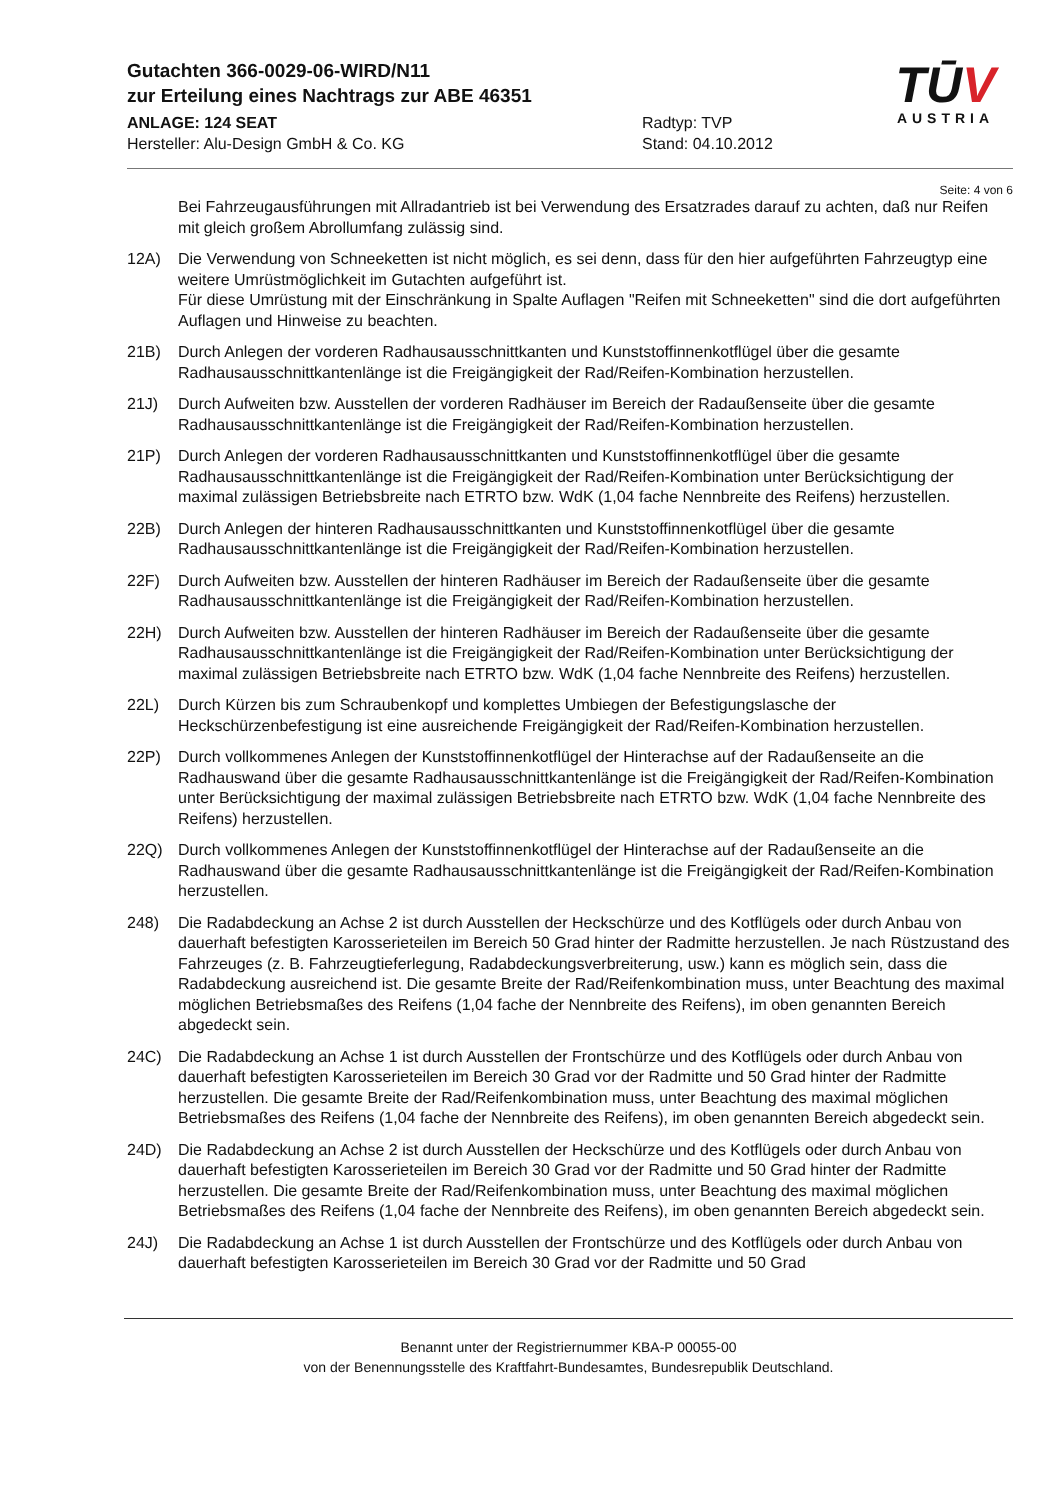Gutachten 366-0029-06-WIRD/N11
zur Erteilung eines Nachtrags zur ABE 46351
ANLAGE: 124 SEAT Radtyp: TVP
Hersteller: Alu-Design GmbH & Co. KG Stand: 04.10.2012
TŪV
AUSTRIA
Seite: 4 von 6
Bei Fahrzeugausführungen mit Allradantrieb ist bei Verwendung des Ersatzrades darauf zu achten, daß nur Reifen mit gleich großem Abrollumfang zulässig sind.
12A) Die Verwendung von Schneeketten ist nicht möglich, es sei denn, dass für den hier aufgeführten Fahrzeugtyp eine weitere Umrüstmöglichkeit im Gutachten aufgeführt ist.
Für diese Umrüstung mit der Einschränkung in Spalte Auflagen "Reifen mit Schneeketten" sind die dort aufgeführten Auflagen und Hinweise zu beachten.
21B) Durch Anlegen der vorderen Radhausausschnittkanten und Kunststoffinnenkotflügel über die gesamte Radhausausschnittkantenlänge ist die Freigängigkeit der Rad/Reifen-Kombination herzustellen.
21J) Durch Aufweiten bzw. Ausstellen der vorderen Radhäuser im Bereich der Radaußenseite über die gesamte Radhausausschnittkantenlänge ist die Freigängigkeit der Rad/Reifen-Kombination herzustellen.
21P) Durch Anlegen der vorderen Radhausausschnittkanten und Kunststoffinnenkotflügel über die gesamte Radhausausschnittkantenlänge ist die Freigängigkeit der Rad/Reifen-Kombination unter Berücksichtigung der maximal zulässigen Betriebsbreite nach ETRTO bzw. WdK (1,04 fache Nennbreite des Reifens) herzustellen.
22B) Durch Anlegen der hinteren Radhausausschnittkanten und Kunststoffinnenkotflügel über die gesamte Radhausausschnittkantenlänge ist die Freigängigkeit der Rad/Reifen-Kombination herzustellen.
22F) Durch Aufweiten bzw. Ausstellen der hinteren Radhäuser im Bereich der Radaußenseite über die gesamte Radhausausschnittkantenlänge ist die Freigängigkeit der Rad/Reifen-Kombination herzustellen.
22H) Durch Aufweiten bzw. Ausstellen der hinteren Radhäuser im Bereich der Radaußenseite über die gesamte Radhausausschnittkantenlänge ist die Freigängigkeit der Rad/Reifen-Kombination unter Berücksichtigung der maximal zulässigen Betriebsbreite nach ETRTO bzw. WdK (1,04 fache Nennbreite des Reifens) herzustellen.
22L) Durch Kürzen bis zum Schraubenkopf und komplettes Umbiegen der Befestigungslasche der Heckschürzenbefestigung ist eine ausreichende Freigängigkeit der Rad/Reifen-Kombination herzustellen.
22P) Durch vollkommenes Anlegen der Kunststoffinnenkotflügel der Hinterachse auf der Radaußenseite an die Radhauswand über die gesamte Radhausausschnittkantenlänge ist die Freigängigkeit der Rad/Reifen-Kombination unter Berücksichtigung der maximal zulässigen Betriebsbreite nach ETRTO bzw. WdK (1,04 fache Nennbreite des Reifens) herzustellen.
22Q) Durch vollkommenes Anlegen der Kunststoffinnenkotflügel der Hinterachse auf der Radaußenseite an die Radhauswand über die gesamte Radhausausschnittkantenlänge ist die Freigängigkeit der Rad/Reifen-Kombination herzustellen.
248) Die Radabdeckung an Achse 2 ist durch Ausstellen der Heckschürze und des Kotflügels oder durch Anbau von dauerhaft befestigten Karosserieteilen im Bereich 50 Grad hinter der Radmitte herzustellen. Je nach Rüstzustand des Fahrzeuges (z. B. Fahrzeugtieferlegung, Radabdeckungsverbreiterung, usw.) kann es möglich sein, dass die Radabdeckung ausreichend ist. Die gesamte Breite der Rad/Reifenkombination muss, unter Beachtung des maximal möglichen Betriebsmaßes des Reifens (1,04 fache der Nennbreite des Reifens), im oben genannten Bereich abgedeckt sein.
24C) Die Radabdeckung an Achse 1 ist durch Ausstellen der Frontschürze und des Kotflügels oder durch Anbau von dauerhaft befestigten Karosserieteilen im Bereich 30 Grad vor der Radmitte und 50 Grad hinter der Radmitte herzustellen. Die gesamte Breite der Rad/Reifenkombination muss, unter Beachtung des maximal möglichen Betriebsmaßes des Reifens (1,04 fache der Nennbreite des Reifens), im oben genannten Bereich abgedeckt sein.
24D) Die Radabdeckung an Achse 2 ist durch Ausstellen der Heckschürze und des Kotflügels oder durch Anbau von dauerhaft befestigten Karosserieteilen im Bereich 30 Grad vor der Radmitte und 50 Grad hinter der Radmitte herzustellen. Die gesamte Breite der Rad/Reifenkombination muss, unter Beachtung des maximal möglichen Betriebsmaßes des Reifens (1,04 fache der Nennbreite des Reifens), im oben genannten Bereich abgedeckt sein.
24J) Die Radabdeckung an Achse 1 ist durch Ausstellen der Frontschürze und des Kotflügels oder durch Anbau von dauerhaft befestigten Karosserieteilen im Bereich 30 Grad vor der Radmitte und 50 Grad
Benannt unter der Registriernummer KBA-P 00055-00
von der Benennungsstelle des Kraftfahrt-Bundesamtes, Bundesrepublik Deutschland.